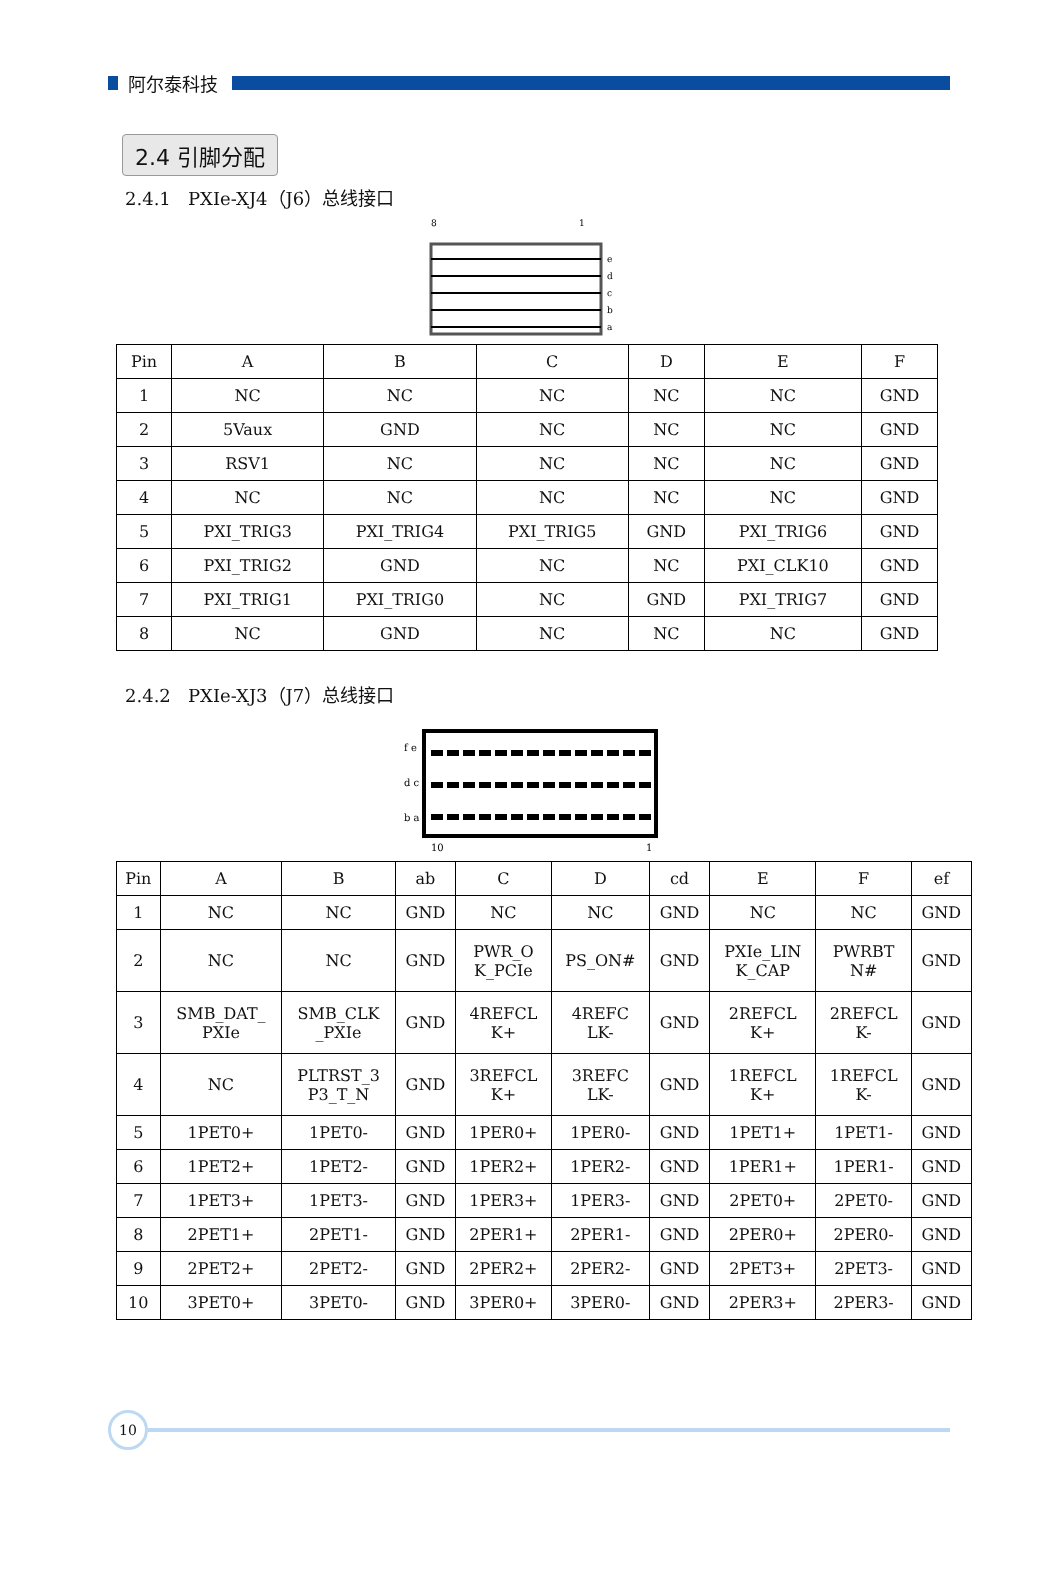阿尔泰科技
2.4 引脚分配
2.4.1 PXIe-XJ4（J6）总线接口
8
1
e
d
c
b
a
| Pin | A | B | C | D | E | F |
| --- | --- | --- | --- | --- | --- | --- |
| 1 | NC | NC | NC | NC | NC | GND |
| 2 | 5Vaux | GND | NC | NC | NC | GND |
| 3 | RSV1 | NC | NC | NC | NC | GND |
| 4 | NC | NC | NC | NC | NC | GND |
| 5 | PXI_TRIG3 | PXI_TRIG4 | PXI_TRIG5 | GND | PXI_TRIG6 | GND |
| 6 | PXI_TRIG2 | GND | NC | NC | PXI_CLK10 | GND |
| 7 | PXI_TRIG1 | PXI_TRIG0 | NC | GND | PXI_TRIG7 | GND |
| 8 | NC | GND | NC | NC | NC | GND |
2.4.2 PXIe-XJ3（J7）总线接口
f e
d c
b a
10
1
| Pin | A | B | ab | C | D | cd | E | F | ef |
| --- | --- | --- | --- | --- | --- | --- | --- | --- | --- |
| 1 | NC | NC | GND | NC | NC | GND | NC | NC | GND |
| 2 | NC | NC | GND | PWR_O K_PCIe | PS_ON# | GND | PXIe_LIN K_CAP | PWRBT N# | GND |
| 3 | SMB_DAT_ PXIe | SMB_CLK _PXIe | GND | 4REFCL K+ | 4REFC LK- | GND | 2REFCL K+ | 2REFCL K- | GND |
| 4 | NC | PLTRST_3 P3_T_N | GND | 3REFCL K+ | 3REFC LK- | GND | 1REFCL K+ | 1REFCL K- | GND |
| 5 | 1PET0+ | 1PET0- | GND | 1PER0+ | 1PER0- | GND | 1PET1+ | 1PET1- | GND |
| 6 | 1PET2+ | 1PET2- | GND | 1PER2+ | 1PER2- | GND | 1PER1+ | 1PER1- | GND |
| 7 | 1PET3+ | 1PET3- | GND | 1PER3+ | 1PER3- | GND | 2PET0+ | 2PET0- | GND |
| 8 | 2PET1+ | 2PET1- | GND | 2PER1+ | 2PER1- | GND | 2PER0+ | 2PER0- | GND |
| 9 | 2PET2+ | 2PET2- | GND | 2PER2+ | 2PER2- | GND | 2PET3+ | 2PET3- | GND |
| 10 | 3PET0+ | 3PET0- | GND | 3PER0+ | 3PER0- | GND | 2PER3+ | 2PER3- | GND |
10